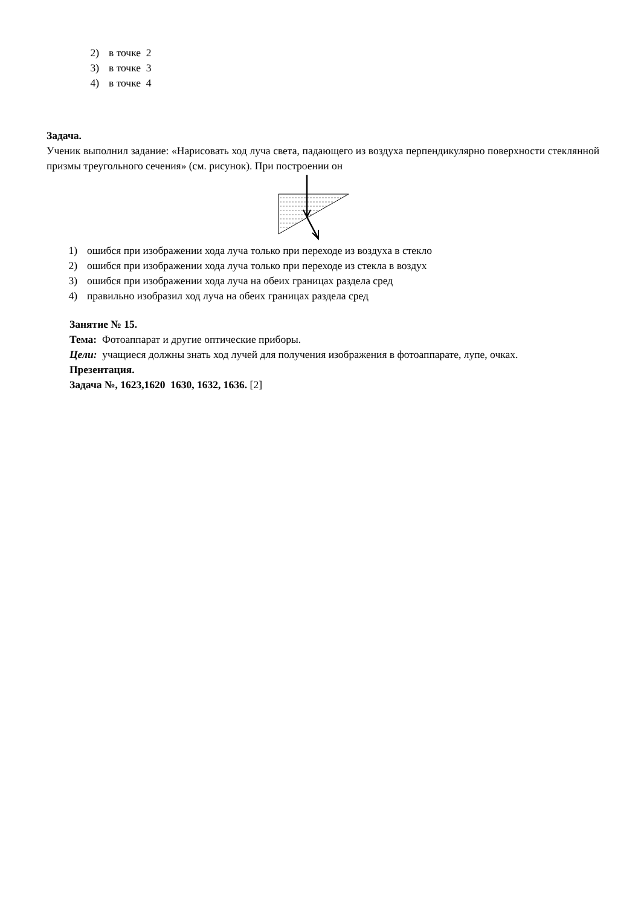2) в точке 2
3) в точке 3
4) в точке 4
Задача.
Ученик выполнил задание: «Нарисовать ход луча света, падающего из воздуха перпендикулярно поверхности стеклянной призмы треугольного сечения» (см. рисунок). При построении он
1) ошибся при изображении хода луча только при переходе из воздуха в стекло
2) ошибся при изображении хода луча только при переходе из стекла в воздух
3) ошибся при изображении хода луча на обеих границах раздела сред
4) правильно изобразил ход луча на обеих границах раздела сред
Занятие № 15.
Тема: Фотоаппарат и другие оптические приборы.
Цели: учащиеся должны знать ход лучей для получения изображения в фотоаппарате, лупе, очках.
Презентация.
Задача №, 1623,1620 1630, 1632, 1636. [2]